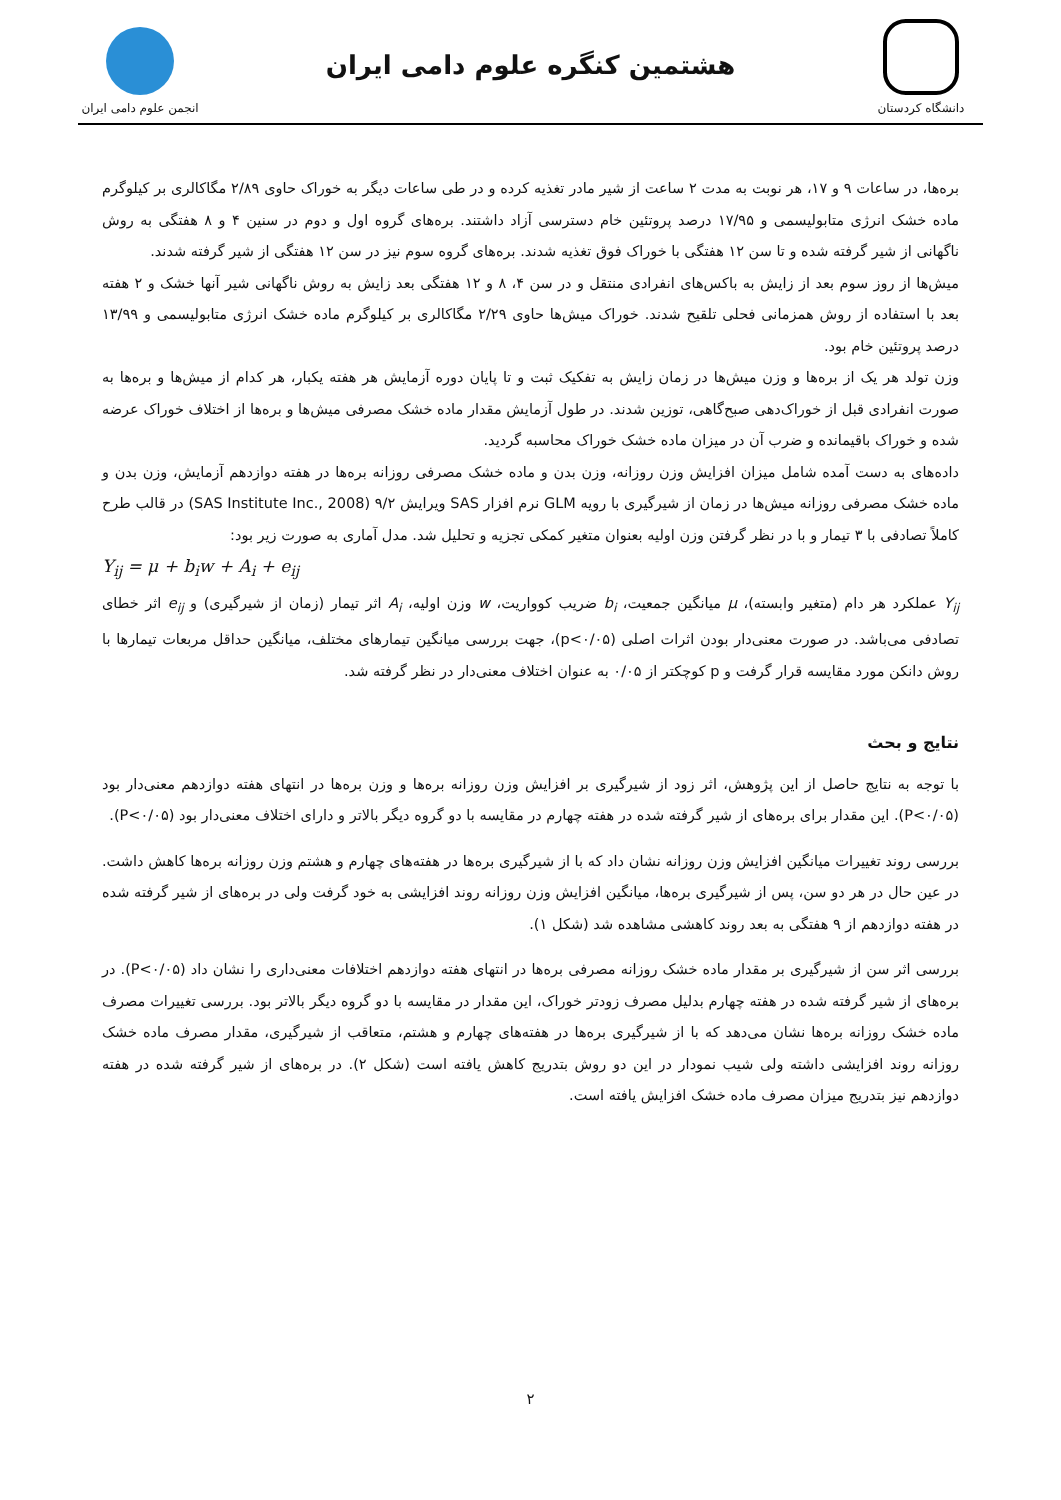دانشگاه کردستان
هشتمین کنگره علوم دامی ایران
انجمن علوم دامی ایران
برەها، در ساعات ۹ و ۱۷، هر نوبت به مدت ۲ ساعت از شیر مادر تغذیه کرده و در طی ساعات دیگر به خوراک حاوی ۲/۸۹ مگاکالری بر کیلوگرم ماده خشک انرژی متابولیسمی و ۱۷/۹۵ درصد پروتئین خام دسترسی آزاد داشتند. برەهای گروه اول و دوم در سنین ۴ و ۸ هفتگی به روش ناگهانی از شیر گرفته شده و تا سن ۱۲ هفتگی با خوراک فوق تغذیه شدند. برەهای گروه سوم نیز در سن ۱۲ هفتگی از شیر گرفته شدند.
میش‌ها از روز سوم بعد از زایش به باکس‌های انفرادی منتقل و در سن ۴، ۸ و ۱۲ هفتگی بعد زایش به روش ناگهانی شیر آنها خشک و ۲ هفته بعد با استفاده از روش همزمانی فحلی تلقیح شدند. خوراک میش‌ها حاوی ۲/۲۹ مگاکالری بر کیلوگرم ماده خشک انرژی متابولیسمی و ۱۳/۹۹ درصد پروتئین خام بود.
وزن تولد هر یک از برەها و وزن میش‌ها در زمان زایش به تفکیک ثبت و تا پایان دوره آزمایش هر هفته یکبار، هر کدام از میش‌ها و برەها به صورت انفرادی قبل از خوراک‌دهی صبح‌گاهی، توزین شدند. در طول آزمایش مقدار ماده خشک مصرفی میش‌ها و برەها از اختلاف خوراک عرضه شده و خوراک باقیمانده و ضرب آن در میزان ماده خشک خوراک محاسبه گردید.
داده‌های به دست آمده شامل میزان افزایش وزن روزانه، وزن بدن و ماده خشک مصرفی روزانه برەها در هفته دوازدهم آزمایش، وزن بدن و ماده خشک مصرفی روزانه میش‌ها در زمان از شیرگیری با رویه GLM نرم افزار SAS ویرایش ۹/۲ (SAS Institute Inc., 2008) در قالب طرح کاملاً تصادفی با ۳ تیمار و با در نظر گرفتن وزن اولیه بعنوان متغیر کمکی تجزیه و تحلیل شد. مدل آماری به صورت زیر بود:
Y<sub>ij</sub> = μ + b<sub>i</sub>w + A<sub>i</sub> + e<sub>ij</sub>
Y<sub>ij</sub> عملکرد هر دام (متغیر وابسته)، μ میانگین جمعیت، b<sub>i</sub> ضریب کوواریت، w وزن اولیه، A<sub>i</sub> اثر تیمار (زمان از شیرگیری) و e<sub>ij</sub> اثر خطای تصادفی می‌باشد. در صورت معنی‌دار بودن اثرات اصلی (p<۰/۰۵)، جهت بررسی میانگین تیمارهای مختلف، میانگین حداقل مربعات تیمارها با روش دانکن مورد مقایسه قرار گرفت و p کوچکتر از ۰/۰۵ به عنوان اختلاف معنی‌دار در نظر گرفته شد.
نتایج و بحث
با توجه به نتایج حاصل از این پژوهش، اثر زود از شیرگیری بر افزایش وزن روزانه برەها و وزن برەها در انتهای هفته دوازدهم معنی‌دار بود (P<۰/۰۵). این مقدار برای برەهای از شیر گرفته شده در هفته چهارم در مقایسه با دو گروه دیگر بالاتر و دارای اختلاف معنی‌دار بود (P<۰/۰۵).
بررسی روند تغییرات میانگین افزایش وزن روزانه نشان داد که با از شیرگیری برەها در هفته‌های چهارم و هشتم وزن روزانه برەها کاهش داشت. در عین حال در هر دو سن، پس از شیرگیری برەها، میانگین افزایش وزن روزانه روند افزایشی به خود گرفت ولی در برەهای از شیر گرفته شده در هفته دوازدهم از ۹ هفتگی به بعد روند کاهشی مشاهده شد (شکل ۱).
بررسی اثر سن از شیرگیری بر مقدار ماده خشک روزانه مصرفی برەها در انتهای هفته دوازدهم اختلافات معنی‌داری را نشان داد (P<۰/۰۵). در برەهای از شیر گرفته شده در هفته چهارم بدلیل مصرف زودتر خوراک، این مقدار در مقایسه با دو گروه دیگر بالاتر بود. بررسی تغییرات مصرف ماده خشک روزانه برەها نشان می‌دهد که با از شیرگیری برەها در هفته‌های چهارم و هشتم، متعاقب از شیرگیری، مقدار مصرف ماده خشک روزانه روند افزایشی داشته ولی شیب نمودار در این دو روش بتدریج کاهش یافته است (شکل ۲). در برەهای از شیر گرفته شده در هفته دوازدهم نیز بتدریج میزان مصرف ماده خشک افزایش یافته است.
۲